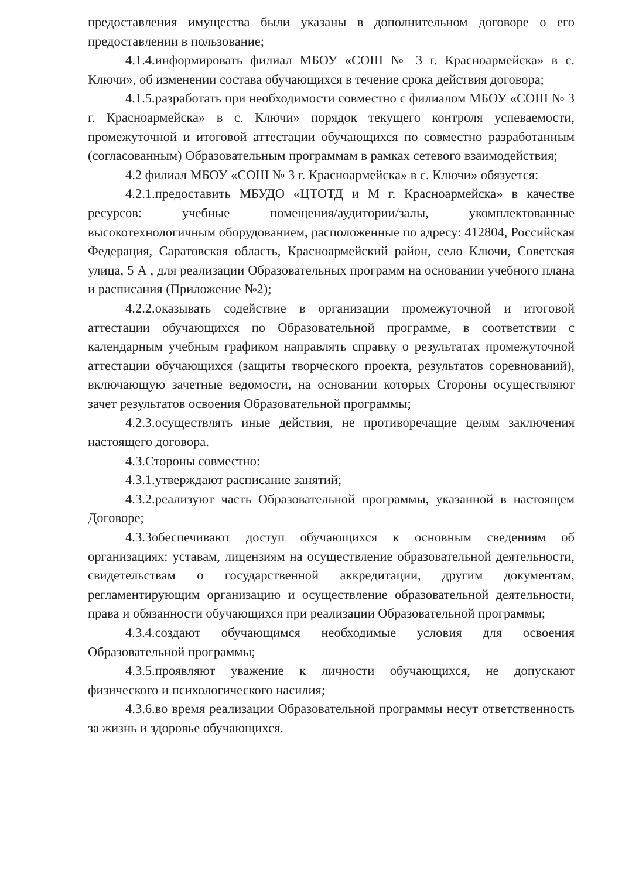предоставления имущества были указаны в дополнительном договоре о его предоставлении в пользование;
4.1.4.информировать филиал МБОУ «СОШ № 3 г. Красноармейска» в с. Ключи», об изменении состава обучающихся в течение срока действия договора;
4.1.5.разработать при необходимости совместно с филиалом МБОУ «СОШ № 3 г. Красноармейска» в с. Ключи» порядок текущего контроля успеваемости, промежуточной и итоговой аттестации обучающихся по совместно разработанным (согласованным) Образовательным программам в рамках сетевого взаимодействия;
4.2 филиал МБОУ «СОШ № 3 г. Красноармейска» в с. Ключи» обязуется:
4.2.1.предоставить МБУДО «ЦТОТД и М г. Красноармейска» в качестве ресурсов: учебные помещения/аудитории/залы, укомплектованные высокотехнологичным оборудованием, расположенные по адресу: 412804, Российская Федерация, Саратовская область, Красноармейский район, село Ключи, Советская улица, 5 А , для реализации Образовательных программ на основании учебного плана и расписания (Приложение №2);
4.2.2.оказывать содействие в организации промежуточной и итоговой аттестации обучающихся по Образовательной программе, в соответствии с календарным учебным графиком направлять справку о результатах промежуточной аттестации обучающихся (защиты творческого проекта, результатов соревнований), включающую зачетные ведомости, на основании которых Стороны осуществляют зачет результатов освоения Образовательной программы;
4.2.3.осуществлять иные действия, не противоречащие целям заключения настоящего договора.
4.3.Стороны совместно:
4.3.1.утверждают расписание занятий;
4.3.2.реализуют часть Образовательной программы, указанной в настоящем Договоре;
4.3.3обеспечивают доступ обучающихся к основным сведениям об организациях: уставам, лицензиям на осуществление образовательной деятельности, свидетельствам о государственной аккредитации, другим документам, регламентирующим организацию и осуществление образовательной деятельности, права и обязанности обучающихся при реализации Образовательной программы;
4.3.4.создают обучающимся необходимые условия для освоения Образовательной программы;
4.3.5.проявляют уважение к личности обучающихся, не допускают физического и психологического насилия;
4.3.6.во время реализации Образовательной программы несут ответственность за жизнь и здоровье обучающихся.